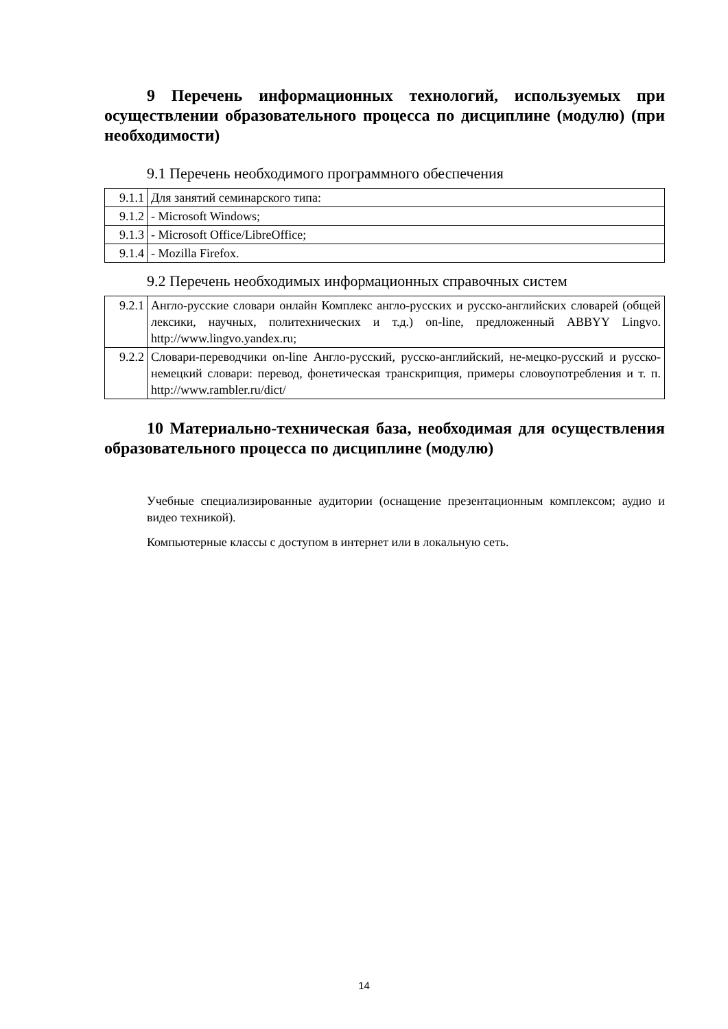9 Перечень информационных технологий, используемых при осуществлении образовательного процесса по дисциплине (модулю) (при необходимости)
9.1 Перечень необходимого программного обеспечения
| 9.1.1 | Для занятий семинарского типа: |
| 9.1.2 | - Microsoft Windows; |
| 9.1.3 | - Microsoft Office/LibreOffice; |
| 9.1.4 | - Mozilla Firefox. |
9.2 Перечень необходимых информационных справочных систем
| 9.2.1 | Англо-русские словари онлайн Комплекс англо-русских и русско-английских словарей (общей лексики, научных, политехнических и т.д.) on-line, предложенный ABBYY Lingvo. http://www.lingvo.yandex.ru; |
| 9.2.2 | Словари-переводчики on-line Англо-русский, русско-английский, не-мецко-русский и русско-немецкий словари: перевод, фонетическая транскрипция, примеры словоупотребления и т. п. http://www.rambler.ru/dict/ |
10 Материально-техническая база, необходимая для осуществления образовательного процесса по дисциплине (модулю)
Учебные специализированные аудитории (оснащение презентационным комплексом; аудио и видео техникой).
Компьютерные классы с доступом в интернет или в локальную сеть.
14